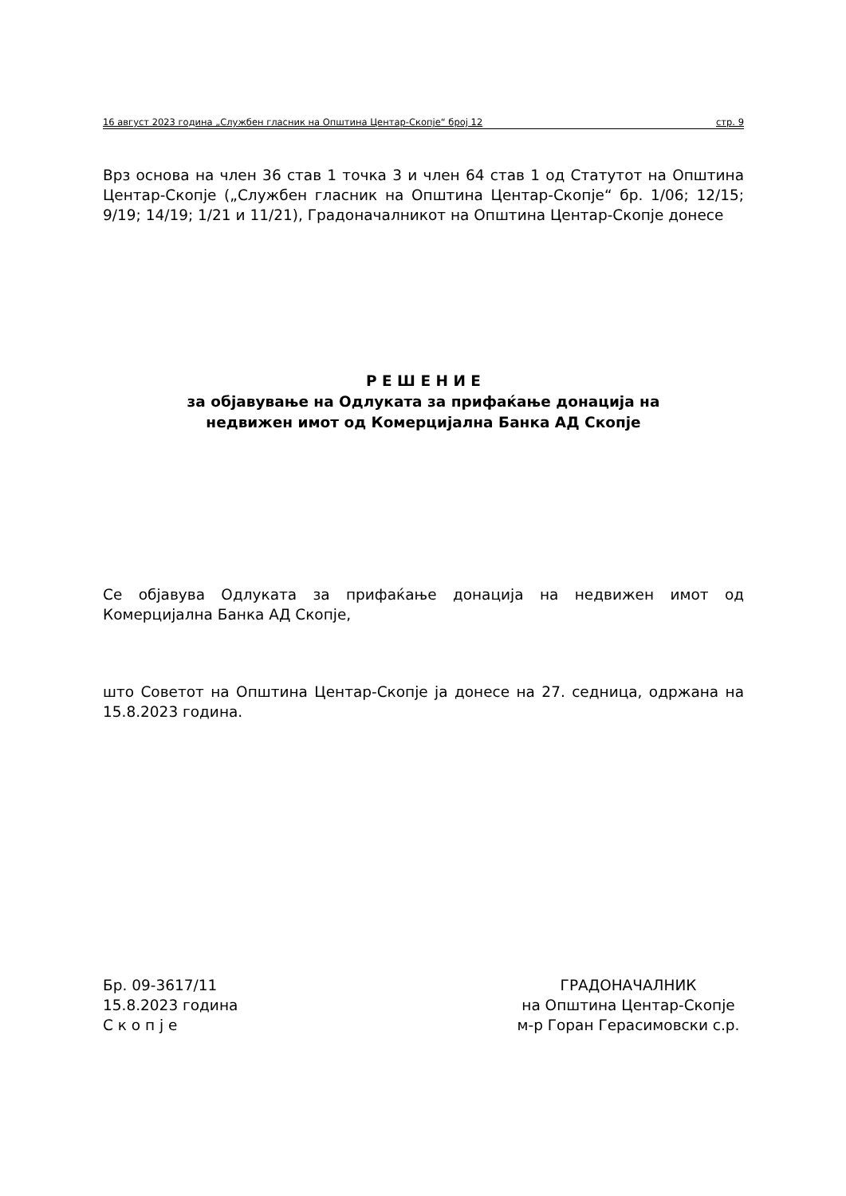16 август 2023 година „Службен гласник на Општина Центар-Скопје“ број 12 стр. 9
Врз основа на член 36 став 1 точка 3 и член 64 став 1 од Статутот на Општина Центар-Скопје („Службен гласник на Општина Центар-Скопје“ бр. 1/06; 12/15; 9/19; 14/19; 1/21 и 11/21), Градоначалникот на Општина Центар-Скопје донесе
Р Е Ш Е Н И Е
за објавување на Одлуката за прифаќање донација на
недвижен имот од Комерцијална Банка АД Скопје
Се објавува Одлуката за прифаќање донација на недвижен имот од Комерцијална Банка АД Скопје,
што Советот на Општина Центар-Скопје ја донесе на 27. седница, одржана на 15.8.2023 година.
Бр. 09-3617/11
15.8.2023 година
С к о п ј е
ГРАДОНАЧАЛНИК
на Општина Центар-Скопје
м-р Горан Герасимовски с.р.